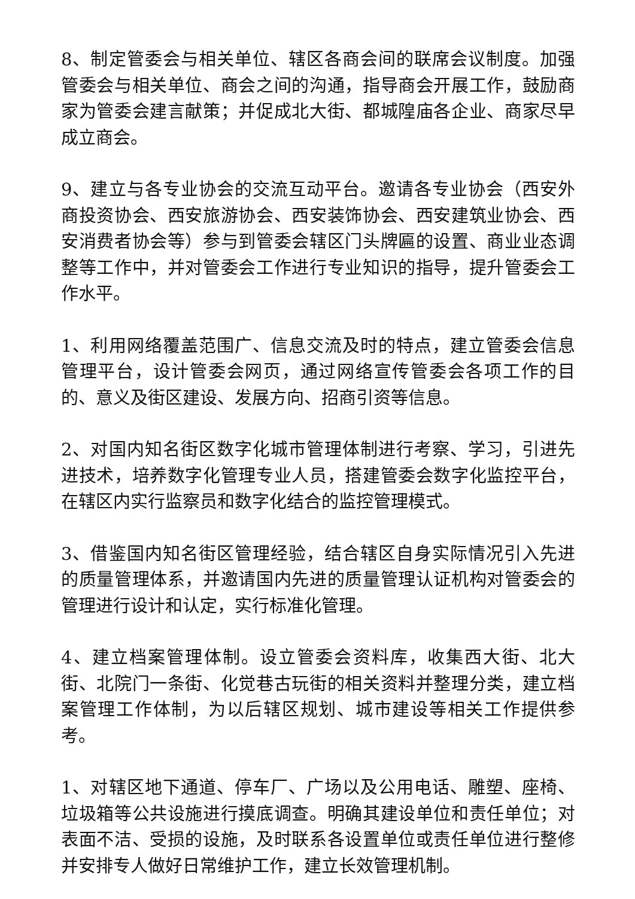8、制定管委会与相关单位、辖区各商会间的联席会议制度。加强管委会与相关单位、商会之间的沟通，指导商会开展工作，鼓励商家为管委会建言献策；并促成北大街、都城隍庙各企业、商家尽早成立商会。
9、建立与各专业协会的交流互动平台。邀请各专业协会（西安外商投资协会、西安旅游协会、西安装饰协会、西安建筑业协会、西安消费者协会等）参与到管委会辖区门头牌匾的设置、商业业态调整等工作中，并对管委会工作进行专业知识的指导，提升管委会工作水平。
1、利用网络覆盖范围广、信息交流及时的特点，建立管委会信息管理平台，设计管委会网页，通过网络宣传管委会各项工作的目的、意义及街区建设、发展方向、招商引资等信息。
2、对国内知名街区数字化城市管理体制进行考察、学习，引进先进技术，培养数字化管理专业人员，搭建管委会数字化监控平台，在辖区内实行监察员和数字化结合的监控管理模式。
3、借鉴国内知名街区管理经验，结合辖区自身实际情况引入先进的质量管理体系，并邀请国内先进的质量管理认证机构对管委会的管理进行设计和认定，实行标准化管理。
4、建立档案管理体制。设立管委会资料库，收集西大街、北大街、北院门一条街、化觉巷古玩街的相关资料并整理分类，建立档案管理工作体制，为以后辖区规划、城市建设等相关工作提供参考。
1、对辖区地下通道、停车厂、广场以及公用电话、雕塑、座椅、垃圾箱等公共设施进行摸底调查。明确其建设单位和责任单位；对表面不洁、受损的设施，及时联系各设置单位或责任单位进行整修并安排专人做好日常维护工作，建立长效管理机制。